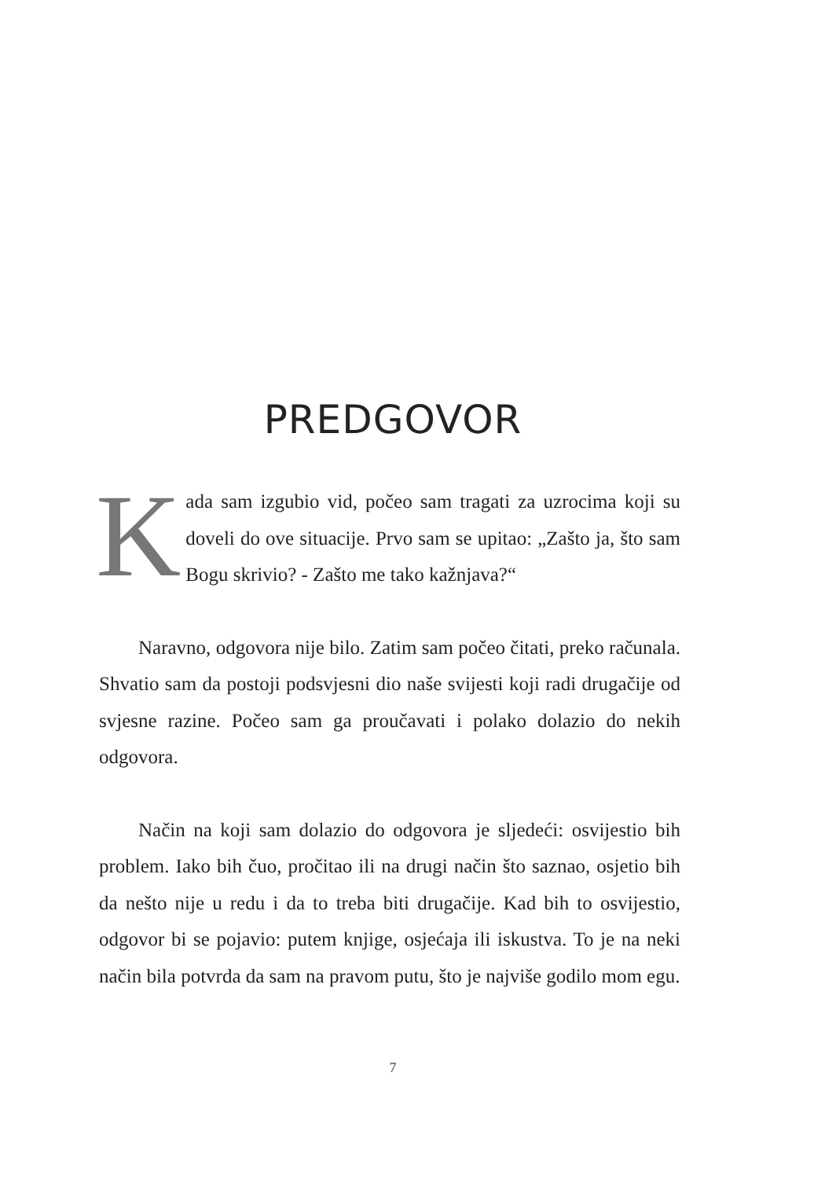PREDGOVOR
Kada sam izgubio vid, počeo sam tragati za uzrocima koji su doveli do ove situacije. Prvo sam se upitao: „Zašto ja, što sam Bogu skrivio? - Zašto me tako kažnjava?“
Naravno, odgovora nije bilo. Zatim sam počeo čitati, preko računala. Shvatio sam da postoji podsvjesni dio naše svijesti koji radi drugačije od svjesne razine. Počeo sam ga proučavati i polako dolazio do nekih odgovora.
Način na koji sam dolazio do odgovora je sljedeći: osvijestio bih problem. Iako bih čuo, pročitao ili na drugi način što saznao, osjetio bih da nešto nije u redu i da to treba biti drugačije. Kad bih to osvijestio, odgovor bi se pojavio: putem knjige, osjećaja ili iskustva. To je na neki način bila potvrda da sam na pravom putu, što je najviše godilo mom egu.
7